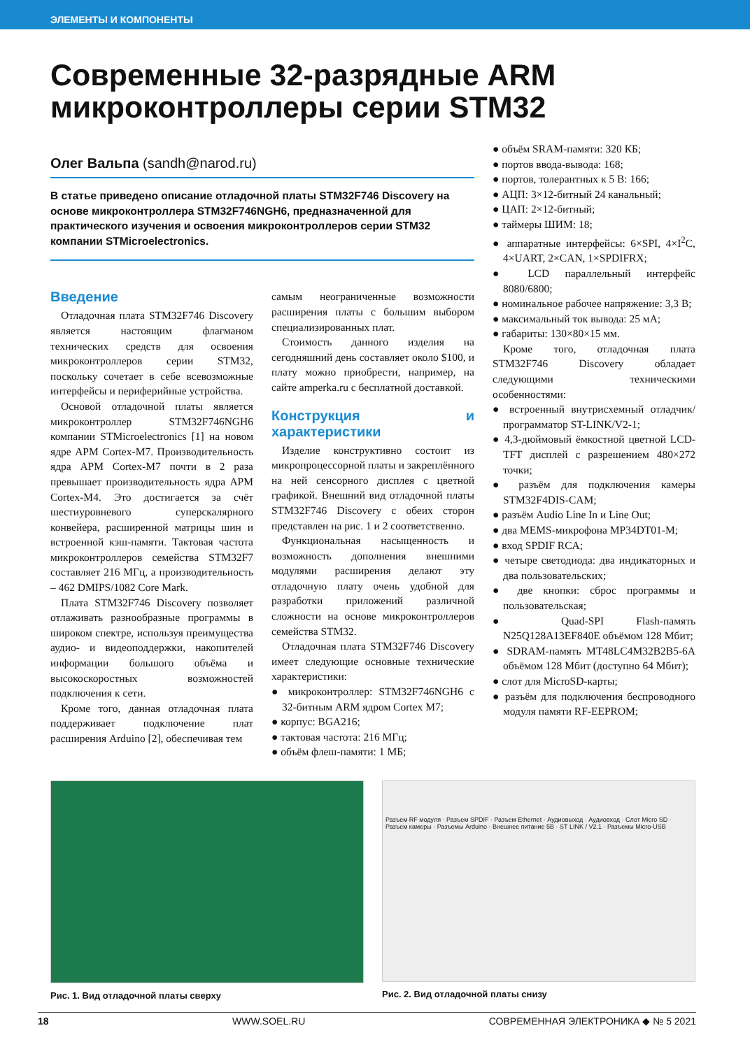ЭЛЕМЕНТЫ И КОМПОНЕНТЫ
Современные 32-разрядные ARM
микроконтроллеры серии STM32
Олег Вальпа (sandh@narod.ru)
В статье приведено описание отладочной платы STM32F746 Discovery на основе микроконтроллера STM32F746NGH6, предназначенной для практического изучения и освоения микроконтроллеров серии STM32 компании STMicroelectronics.
Введение
Отладочная плата STM32F746 Discovery является настоящим флагманом технических средств для освоения микроконтроллеров серии STM32, поскольку сочетает в себе всевозможные интерфейсы и периферийные устройства.
Основой отладочной платы является микроконтроллер STM32F746NGH6 компании STMicroelectronics [1] на новом ядре APM Cortex-M7. Производительность ядра APM Cortex-M7 почти в 2 раза превышает производительность ядра APM Cortex-M4. Это достигается за счёт шестиуровневого суперскалярного конвейера, расширенной матрицы шин и встроенной кэш-памяти. Тактовая частота микроконтроллеров семейства STM32F7 составляет 216 МГц, а производительность – 462 DMIPS/1082 Core Mark.
Плата STM32F746 Discovery позволяет отлаживать разнообразные программы в широком спектре, используя преимущества аудио- и видеоподдержки, накопителей информации большого объёма и высокоскоростных возможностей подключения к сети.
Кроме того, данная отладочная плата поддерживает подключение плат расширения Arduino [2], обеспечивая тем
самым неограниченные возможности расширения платы с большим выбором специализированных плат.
Стоимость данного изделия на сегодняшний день составляет около $100, и плату можно приобрести, например, на сайте amperka.ru с бесплатной доставкой.
Конструкция и характеристики
Изделие конструктивно состоит из микропроцессорной платы и закреплённого на ней сенсорного дисплея с цветной графикой. Внешний вид отладочной платы STM32F746 Discovery с обеих сторон представлен на рис. 1 и 2 соответственно.
Функциональная насыщенность и возможность дополнения внешними модулями расширения делают эту отладочную плату очень удобной для разработки приложений различной сложности на основе микроконтроллеров семейства STM32.
Отладочная плата STM32F746 Discovery имеет следующие основные технические характеристики:
● микроконтроллер: STM32F746NGH6 с 32-битным ARM ядром Cortex M7;
● корпус: BGA216;
● тактовая частота: 216 МГц;
● объём флеш-памяти: 1 МБ;
● объём SRAM-памяти: 320 КБ;
● портов ввода-вывода: 168;
● портов, толерантных к 5 В: 166;
● АЦП: 3×12-битный 24 канальный;
● ЦАП: 2×12-битный;
● таймеры ШИМ: 18;
● аппаратные интерфейсы: 6×SPI, 4×I<sup>2</sup>C, 4×UART, 2×CAN, 1×SPDIFRX;
● LCD параллельный интерфейс 8080/6800;
● номинальное рабочее напряжение: 3,3 В;
● максимальный ток вывода: 25 мА;
● габариты: 130×80×15 мм.
Кроме того, отладочная плата STM32F746 Discovery обладает следующими техническими особенностями:
● встроенный внутрисхемный отладчик/программатор ST-LINK/V2-1;
● 4,3-дюймовый ёмкостной цветной LCD-TFT дисплей с разрешением 480×272 точки;
● разъём для подключения камеры STM32F4DIS-CAM;
● разъём Audio Line In и Line Out;
● два MEMS-микрофона MP34DT01-M;
● вход SPDIF RCA;
● четыре светодиода: два индикаторных и два пользовательских;
● две кнопки: сброс программы и пользовательская;
● Quad-SPI Flash-память N25Q128A13EF840E объёмом 128 Мбит;
● SDRAM-память MT48LC4M32B2B5-6A объёмом 128 Мбит (доступно 64 Мбит);
● слот для MicroSD-карты;
● разъём для подключения беспроводного модуля памяти RF-EEPROM;
Рис. 1. Вид отладочной платы сверху
Разъем RF модуля · Разъем SPDIF · Разъем Ethernet · Аудиовыход · Аудиовход · Слот Micro SD · Разъем камеры · Разъемы Arduino · Внешнее питание 5В · ST LINK / V2.1 · Разъемы Micro-USB
Рис. 2. Вид отладочной платы снизу
18 WWW.SOEL.RU СОВРЕМЕННАЯ ЭЛЕКТРОНИКА ◆ № 5 2021